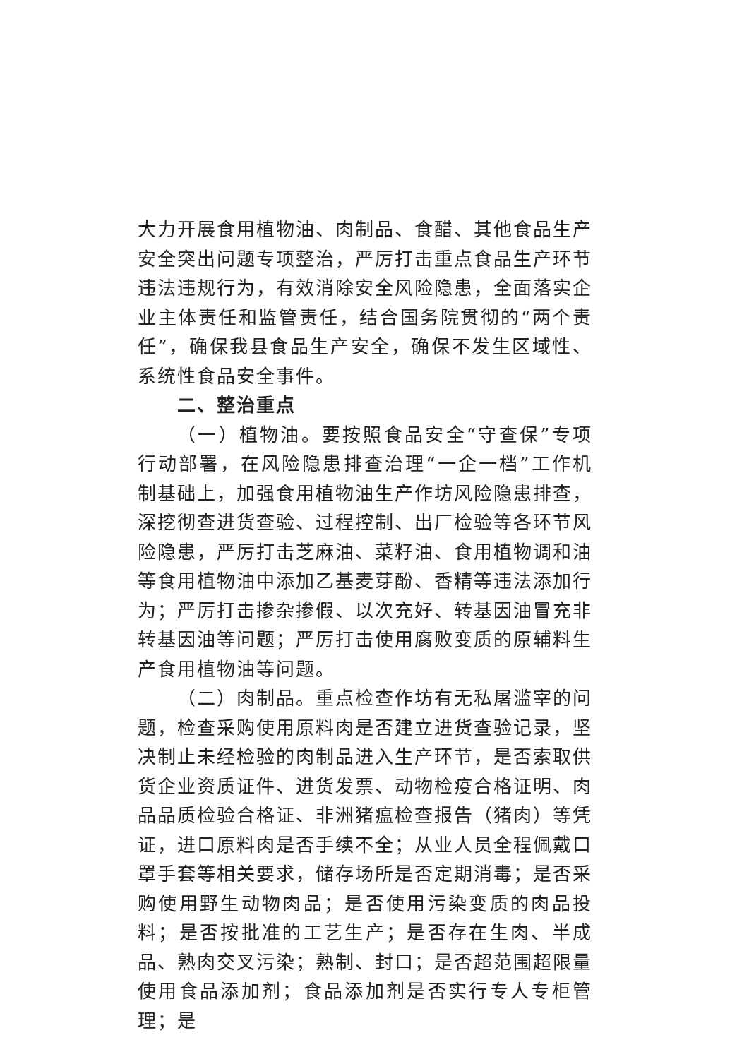大力开展食用植物油、肉制品、食醋、其他食品生产安全突出问题专项整治，严厉打击重点食品生产环节违法违规行为，有效消除安全风险隐患，全面落实企业主体责任和监管责任，结合国务院贯彻的“两个责任”，确保我县食品生产安全，确保不发生区域性、系统性食品安全事件。
二、整治重点
（一）植物油。要按照食品安全“守查保”专项行动部署，在风险隐患排查治理“一企一档”工作机制基础上，加强食用植物油生产作坊风险隐患排查，深挖彻查进货查验、过程控制、出厂检验等各环节风险隐患，严厉打击芝麻油、菜籽油、食用植物调和油等食用植物油中添加乙基麦芽酚、香精等违法添加行为；严厉打击掺杂掺假、以次充好、转基因油冒充非转基因油等问题；严厉打击使用腐败变质的原辅料生产食用植物油等问题。
（二）肉制品。重点检查作坊有无私屠滥宰的问题，检查采购使用原料肉是否建立进货查验记录，坚决制止未经检验的肉制品进入生产环节，是否索取供货企业资质证件、进货发票、动物检疫合格证明、肉品品质检验合格证、非洲猪瘟检查报告（猪肉）等凭证，进口原料肉是否手续不全；从业人员全程佩戴口罩手套等相关要求，储存场所是否定期消毒；是否采购使用野生动物肉品；是否使用污染变质的肉品投料；是否按批准的工艺生产；是否存在生肉、半成品、熟肉交叉污染；熟制、封口；是否超范围超限量使用食品添加剂；食品添加剂是否实行专人专柜管理；是